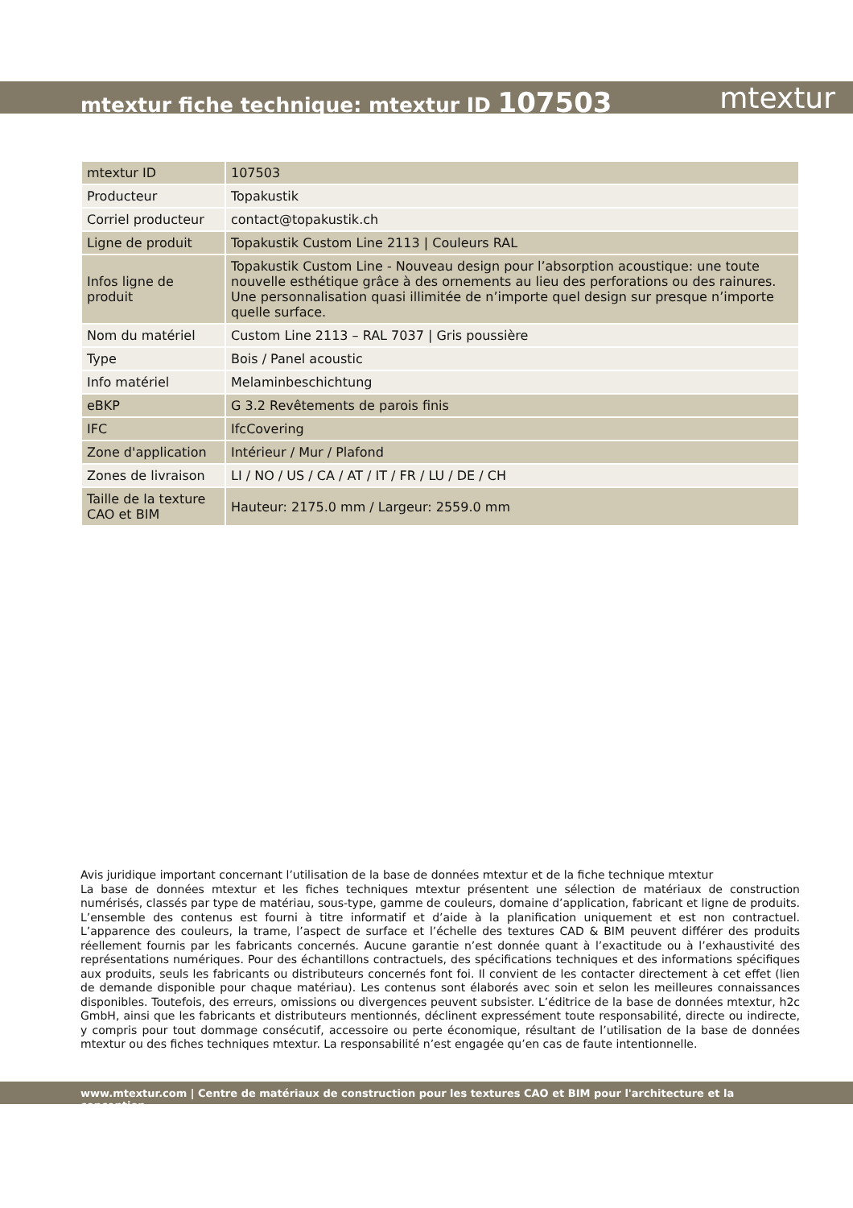mtextur fiche technique: mtextur ID 107503 mtextur
| mtextur ID | 107503 |
| Producteur | Topakustik |
| Corriel producteur | contact@topakustik.ch |
| Ligne de produit | Topakustik Custom Line 2113 / Couleurs RAL |
| Infos ligne de produit | Topakustik Custom Line - Nouveau design pour l’absorption acoustique: une toute nouvelle esthétique grâce à des ornements au lieu des perforations ou des rainures. Une personnalisation quasi illimitée de n’importe quel design sur presque n’importe quelle surface. |
| Nom du matériel | Custom Line 2113 – RAL 7037 / Gris poussière |
| Type | Bois / Panel acoustic |
| Info matériel | Melaminbeschichtung |
| eBKP | G 3.2 Revêtements de parois finis |
| IFC | IfcCovering |
| Zone d'application | Intérieur / Mur / Plafond |
| Zones de livraison | LI / NO / US / CA / AT / IT / FR / LU / DE / CH |
| Taille de la texture CAO et BIM | Hauteur: 2175.0 mm / Largeur: 2559.0 mm |
Avis juridique important concernant l’utilisation de la base de données mtextur et de la fiche technique mtextur
La base de données mtextur et les fiches techniques mtextur présentent une sélection de matériaux de construction numérisés, classés par type de matériau, sous-type, gamme de couleurs, domaine d’application, fabricant et ligne de produits. L’ensemble des contenus est fourni à titre informatif et d’aide à la planification uniquement et est non contractuel. L’apparence des couleurs, la trame, l’aspect de surface et l’échelle des textures CAD & BIM peuvent différer des produits réellement fournis par les fabricants concernés. Aucune garantie n’est donnée quant à l’exactitude ou à l’exhaustivité des représentations numériques. Pour des échantillons contractuels, des spécifications techniques et des informations spécifiques aux produits, seuls les fabricants ou distributeurs concernés font foi. Il convient de les contacter directement à cet effet (lien de demande disponible pour chaque matériau). Les contenus sont élaborés avec soin et selon les meilleures connaissances disponibles. Toutefois, des erreurs, omissions ou divergences peuvent subsister. L’éditrice de la base de données mtextur, h2c GmbH, ainsi que les fabricants et distributeurs mentionnés, déclinent expressément toute responsabilité, directe ou indirecte, y compris pour tout dommage consécutif, accessoire ou perte économique, résultant de l’utilisation de la base de données mtextur ou des fiches techniques mtextur. La responsabilité n’est engagée qu’en cas de faute intentionnelle.
www.mtextur.com | Centre de matériaux de construction pour les textures CAO et BIM pour l'architecture et la conception